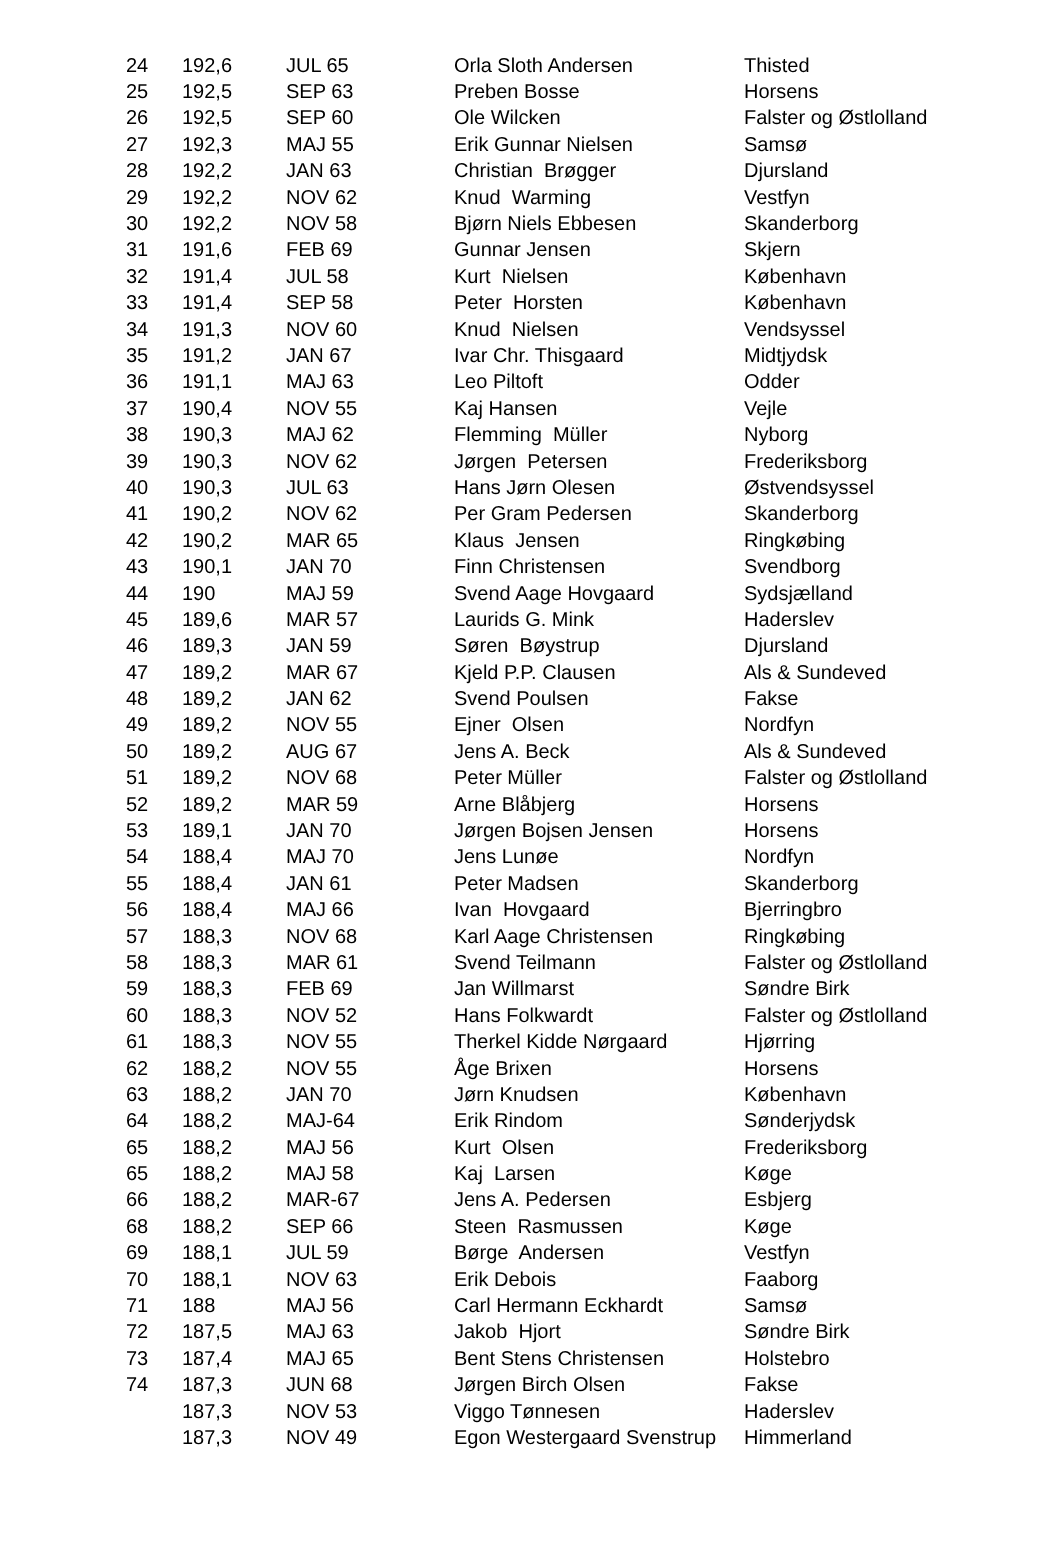| 24 | 192,6 | JUL 65 | Orla Sloth Andersen | Thisted |
| 25 | 192,5 | SEP 63 | Preben Bosse | Horsens |
| 26 | 192,5 | SEP 60 | Ole Wilcken | Falster og Østlolland |
| 27 | 192,3 | MAJ 55 | Erik Gunnar Nielsen | Samsø |
| 28 | 192,2 | JAN 63 | Christian Brøgger | Djursland |
| 29 | 192,2 | NOV 62 | Knud Warming | Vestfyn |
| 30 | 192,2 | NOV 58 | Bjørn Niels Ebbesen | Skanderborg |
| 31 | 191,6 | FEB 69 | Gunnar Jensen | Skjern |
| 32 | 191,4 | JUL 58 | Kurt Nielsen | København |
| 33 | 191,4 | SEP 58 | Peter Horsten | København |
| 34 | 191,3 | NOV 60 | Knud Nielsen | Vendsyssel |
| 35 | 191,2 | JAN 67 | Ivar Chr. Thisgaard | Midtjydsk |
| 36 | 191,1 | MAJ 63 | Leo Piltoft | Odder |
| 37 | 190,4 | NOV 55 | Kaj Hansen | Vejle |
| 38 | 190,3 | MAJ 62 | Flemming Müller | Nyborg |
| 39 | 190,3 | NOV 62 | Jørgen Petersen | Frederiksborg |
| 40 | 190,3 | JUL 63 | Hans Jørn Olesen | Østvendsyssel |
| 41 | 190,2 | NOV 62 | Per Gram Pedersen | Skanderborg |
| 42 | 190,2 | MAR 65 | Klaus Jensen | Ringkøbing |
| 43 | 190,1 | JAN 70 | Finn Christensen | Svendborg |
| 44 | 190 | MAJ 59 | Svend Aage Hovgaard | Sydsjælland |
| 45 | 189,6 | MAR 57 | Laurids G. Mink | Haderslev |
| 46 | 189,3 | JAN 59 | Søren Bøystrup | Djursland |
| 47 | 189,2 | MAR 67 | Kjeld P.P. Clausen | Als & Sundeved |
| 48 | 189,2 | JAN 62 | Svend Poulsen | Fakse |
| 49 | 189,2 | NOV 55 | Ejner Olsen | Nordfyn |
| 50 | 189,2 | AUG 67 | Jens A. Beck | Als & Sundeved |
| 51 | 189,2 | NOV 68 | Peter Müller | Falster og Østlolland |
| 52 | 189,2 | MAR 59 | Arne Blåbjerg | Horsens |
| 53 | 189,1 | JAN 70 | Jørgen Bojsen Jensen | Horsens |
| 54 | 188,4 | MAJ 70 | Jens Lunøe | Nordfyn |
| 55 | 188,4 | JAN 61 | Peter Madsen | Skanderborg |
| 56 | 188,4 | MAJ 66 | Ivan Hovgaard | Bjerringbro |
| 57 | 188,3 | NOV 68 | Karl Aage Christensen | Ringkøbing |
| 58 | 188,3 | MAR 61 | Svend Teilmann | Falster og Østlolland |
| 59 | 188,3 | FEB 69 | Jan Willmarst | Søndre Birk |
| 60 | 188,3 | NOV 52 | Hans Folkwardt | Falster og Østlolland |
| 61 | 188,3 | NOV 55 | Therkel Kidde Nørgaard | Hjørring |
| 62 | 188,2 | NOV 55 | Åge Brixen | Horsens |
| 63 | 188,2 | JAN 70 | Jørn Knudsen | København |
| 64 | 188,2 | MAJ-64 | Erik Rindom | Sønderjydsk |
| 65 | 188,2 | MAJ 56 | Kurt Olsen | Frederiksborg |
| 65 | 188,2 | MAJ 58 | Kaj Larsen | Køge |
| 66 | 188,2 | MAR-67 | Jens A. Pedersen | Esbjerg |
| 68 | 188,2 | SEP 66 | Steen Rasmussen | Køge |
| 69 | 188,1 | JUL 59 | Børge Andersen | Vestfyn |
| 70 | 188,1 | NOV 63 | Erik Debois | Faaborg |
| 71 | 188 | MAJ 56 | Carl Hermann Eckhardt | Samsø |
| 72 | 187,5 | MAJ 63 | Jakob Hjort | Søndre Birk |
| 73 | 187,4 | MAJ 65 | Bent Stens Christensen | Holstebro |
| 74 | 187,3 | JUN 68 | Jørgen Birch Olsen | Fakse |
| | 187,3 | NOV 53 | Viggo Tønnesen | Haderslev |
| | 187,3 | NOV 49 | Egon Westergaard Svenstrup | Himmerland |